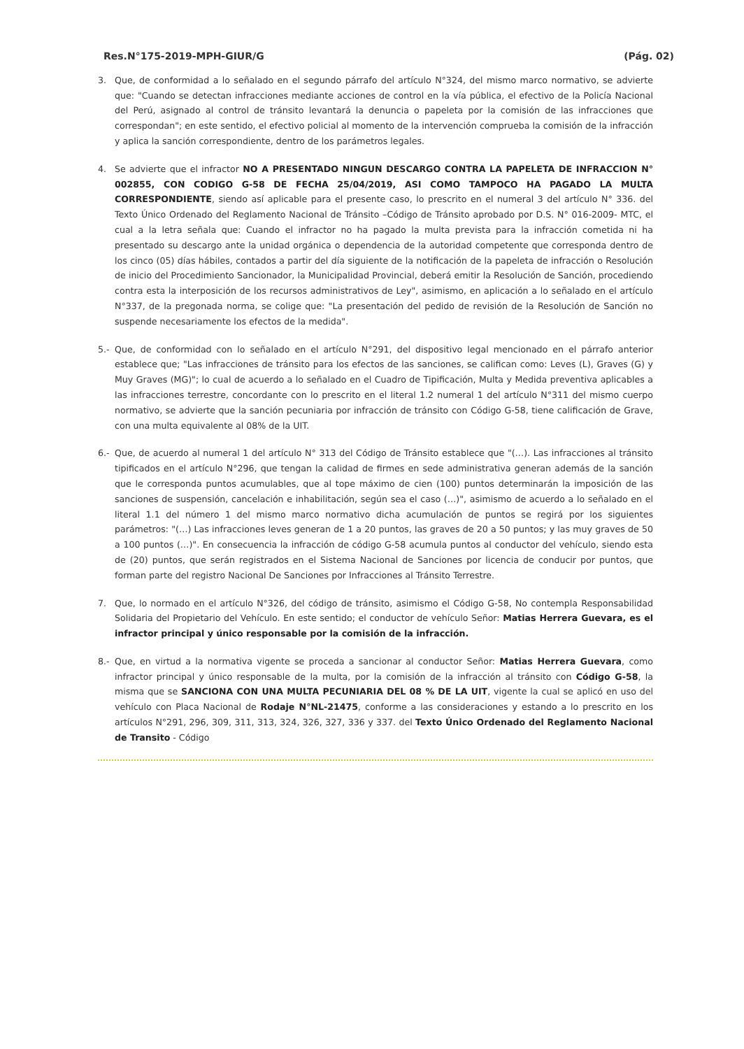Res.N°175-2019-MPH-GIUR/G (Pág. 02)
3. Que, de conformidad a lo señalado en el segundo párrafo del artículo N°324, del mismo marco normativo, se advierte que: "Cuando se detectan infracciones mediante acciones de control en la vía pública, el efectivo de la Policía Nacional del Perú, asignado al control de tránsito levantará la denuncia o papeleta por la comisión de las infracciones que correspondan"; en este sentido, el efectivo policial al momento de la intervención comprueba la comisión de la infracción y aplica la sanción correspondiente, dentro de los parámetros legales.
4. Se advierte que el infractor NO A PRESENTADO NINGUN DESCARGO CONTRA LA PAPELETA DE INFRACCION N° 002855, CON CODIGO G-58 DE FECHA 25/04/2019, ASI COMO TAMPOCO HA PAGADO LA MULTA CORRESPONDIENTE, siendo así aplicable para el presente caso, lo prescrito en el numeral 3 del artículo N° 336. del Texto Único Ordenado del Reglamento Nacional de Tránsito –Código de Tránsito aprobado por D.S. N° 016-2009- MTC, el cual a la letra señala que: Cuando el infractor no ha pagado la multa prevista para la infracción cometida ni ha presentado su descargo ante la unidad orgánica o dependencia de la autoridad competente que corresponda dentro de los cinco (05) días hábiles, contados a partir del día siguiente de la notificación de la papeleta de infracción o Resolución de inicio del Procedimiento Sancionador, la Municipalidad Provincial, deberá emitir la Resolución de Sanción, procediendo contra esta la interposición de los recursos administrativos de Ley", asimismo, en aplicación a lo señalado en el artículo N°337, de la pregonada norma, se colige que: "La presentación del pedido de revisión de la Resolución de Sanción no suspende necesariamente los efectos de la medida".
5.- Que, de conformidad con lo señalado en el artículo N°291, del dispositivo legal mencionado en el párrafo anterior establece que; "Las infracciones de tránsito para los efectos de las sanciones, se califican como: Leves (L), Graves (G) y Muy Graves (MG)"; lo cual de acuerdo a lo señalado en el Cuadro de Tipificación, Multa y Medida preventiva aplicables a las infracciones terrestre, concordante con lo prescrito en el literal 1.2 numeral 1 del artículo N°311 del mismo cuerpo normativo, se advierte que la sanción pecuniaria por infracción de tránsito con Código G-58, tiene calificación de Grave, con una multa equivalente al 08% de la UIT.
6.- Que, de acuerdo al numeral 1 del artículo N° 313 del Código de Tránsito establece que "(…). Las infracciones al tránsito tipificados en el artículo N°296, que tengan la calidad de firmes en sede administrativa generan además de la sanción que le corresponda puntos acumulables, que al tope máximo de cien (100) puntos determinarán la imposición de las sanciones de suspensión, cancelación e inhabilitación, según sea el caso (…)", asimismo de acuerdo a lo señalado en el literal 1.1 del número 1 del mismo marco normativo dicha acumulación de puntos se regirá por los siguientes parámetros: "(…) Las infracciones leves generan de 1 a 20 puntos, las graves de 20 a 50 puntos; y las muy graves de 50 a 100 puntos (…)". En consecuencia la infracción de código G-58 acumula puntos al conductor del vehículo, siendo esta de (20) puntos, que serán registrados en el Sistema Nacional de Sanciones por licencia de conducir por puntos, que forman parte del registro Nacional De Sanciones por Infracciones al Tránsito Terrestre.
7. Que, lo normado en el artículo N°326, del código de tránsito, asimismo el Código G-58, No contempla Responsabilidad Solidaria del Propietario del Vehículo. En este sentido; el conductor de vehículo Señor: Matias Herrera Guevara, es el infractor principal y único responsable por la comisión de la infracción.
8.- Que, en virtud a la normativa vigente se proceda a sancionar al conductor Señor: Matias Herrera Guevara, como infractor principal y único responsable de la multa, por la comisión de la infracción al tránsito con Código G-58, la misma que se SANCIONA CON UNA MULTA PECUNIARIA DEL 08 % DE LA UIT, vigente la cual se aplicó en uso del vehículo con Placa Nacional de Rodaje N°NL-21475, conforme a las consideraciones y estando a lo prescrito en los artículos N°291, 296, 309, 311, 313, 324, 326, 327, 336 y 337. del Texto Único Ordenado del Reglamento Nacional de Transito - Código